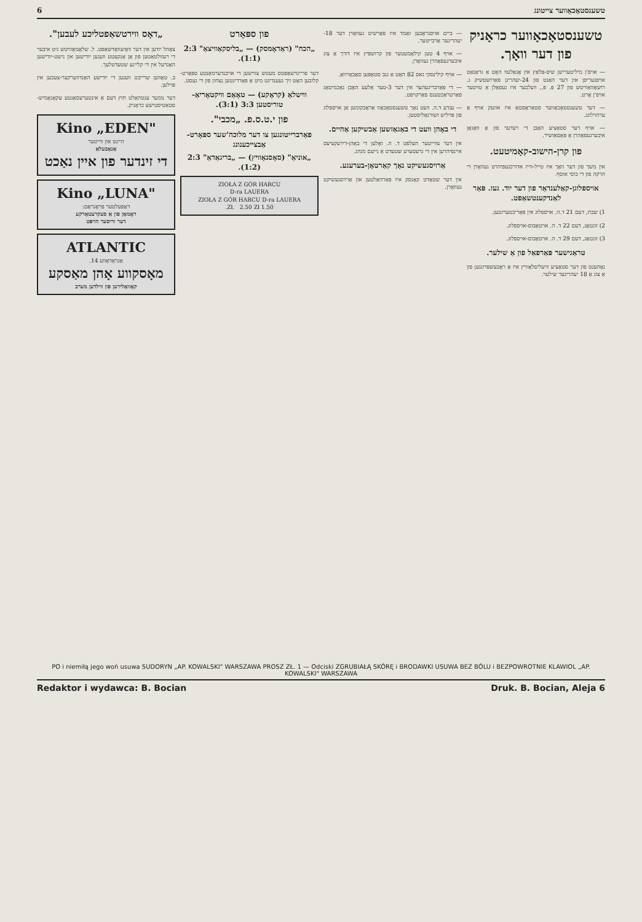טשענסטאָכאָווער צייטונג 6
טשענסטאָכאָווער כראָניק פון דער וואָך.
— אויפ'ן מיליטערישן שיס-פּלאַץ אין אָגאַלעוו האָט אַ גראַנאַט אויפגעריסן אין דער האַנט פון 24-יעהריגן פּאַרושטשיק ג. רושאָוואַוויטש פון 27 פּ. פּ., וועלכער איז געפאַלן אַ טויטער אויפ'ן אָרט.
— דער טשענסטאָכאָווער סטאַראָסטאַ איז אוועק אויף אַ ערהוילונג.
— אויף דער סטאַציע האָבן די רעדער פון אַ וואָגאָן איבערגעפאָהרן אַ פּאַסאַזשיר.
פון קרן-הישוב-קאָמיטעט.
אין משך פון דער וואָך איז טייל-ווייז אדורכגעפיהרט געוואָרן די הרקה פון די כוסי אוסף.
אויספלוגן-קאַלענדאַר פון דער יוד. געז. פּאַר לאַנדקענטשאַפט.
1) שבת, דעם 21 ד.ה. אויספלוג אין פּאָריכטערונגען.
2) זונטאָג, דעם 22 ד. ה. אויטאָבוס-אויספלוג.
3) זונטאָג, דעם 29 ד. ה. אויטאָבוס-אויספלוג.
טראַגישער פּאַרפאַל פון אַ שילער.
נאָהענט פון דער סטאַציע וויעליסלאַוויץ איז אַ ראָבעשפּרונגען פון אַ צוג אַ 18 יעהריגער שילער.
— ביים אויסגראָבען זאַמד איז פאַרשיט געוואָרן דער 18-יעהריגער אַרבייטער.
— אויף 4 טען קילאָמעטער פון קרושפּיץ איז דורך אַ צוג איבערגעפאָהרן געוואָרן.
— אויף קילינסקי גאס 82 האָט אַ גנב סטאָפּען סאָבאָרוואַ.
— די פּאַרבריגעהער אין דער 3-טער אַלעע האָבן נאָכמיטאָג פאַרטראַכטענס פאַרקױפט.
— ענדע ד.ה. וועט נאָך טשענסטאָכאָוו אַראָבקומען אַן אויספלוג פון פּויליש זשורנאַליסטען.
די באָהן וועט די באַגאַזשען אַבשיקען אַהיים.
אין דער צווייטער העלפט ד. ה. זאָלען די באָהן-דירעקציעס איינפיהרען אין די גרעסערע שטעדט אַ נייעם מנהג.
אַרויסגעשיקט נאָך קאַרטאָן-בערעגע.
אין דער שטאָדט קאָנסק איז פאַרהאַלטען און אַרויסגעשיקט געוואָרן.
פון ספּאָרט
„הכח" (ראַדאָמסק) — „בליסקאַוויצאַ" 2:3 (1:1).
דער פריינדשאַפטס מעטש צווישען די אויבנדערמאַנטע ספּאָרט-קלובען האָט זיך געענדיגט מיט אַ פּאַרדינטען נצחון פון די געסט.
ווישלאַ (קראָקע) — טאָאַם וויקטאָריאַ-טוריסטען 3:3 (3:1).
פון י.ט.ס.פ. „מכבי".
פאַרברייטונגען צו דער מלוכה'שער ספּאָרט-אַבצייכענונג
„אוניאַ" (סאָסנאָוויץ) — „בריגאַדאַ" 2:3 (1:2).
ZIOŁA Z GÓR HARCU
D-ra LAUERA
ZIOŁA Z GÓR HARCU D-ra LAUERA
1.50 Zł. 2.50 Zł.
„דאָס ווירטשאַפטליכע לעבען".
צאָהל יודען אין דער וואָיעוואָדשאַפט. ל. שלאָמאָוויטש גיט איבער די רעזולטאַטען פון אַן אַנקעטע וועגען יודישען און נישט-יודישען האַנדעל אין די קליינע שטעדטלעך.
ב. טאָווען שרייבט וועגען די יודישע האַנדווערקער-צעכען אין פּוילען.
דער נומער ענטהאַלט חוץ דעם אַ אינטערעסאַנטע עקאָנאָמיש-סטאַטיסטישע כראָניק.
Kino „EDEN"
היינט און ווייטער
אַנאַבעלאַ
די זינדער פון איין נאַכט
Kino „LUNA"
דאָפּעלטער פּראָגראַם:
ראָמאַן פון אַ סעקרעטאַרקע
דער ווייסער הויפּט
ATLANTIC
אַגראַדאָווע 14.
מאָסקווע אָהן מאַסקע
קאַוואַלירען פון ווילדען מערב
PO i niemiłą jego woń usuwa SUDORYN „AP. KOWALSKI" WARSZAWA PROSZ ZŁ. 1 — Odciski ZGRUBIAŁĄ SKÓRĘ i BRODAWKI USUWA BEZ BÓLU i BEZPOWROTNIE KLAWIOL „AP. KOWALSKI" WARSZAWA
Redaktor i wydawca: B. Bocian Druk. B. Bocian, Aleja 6